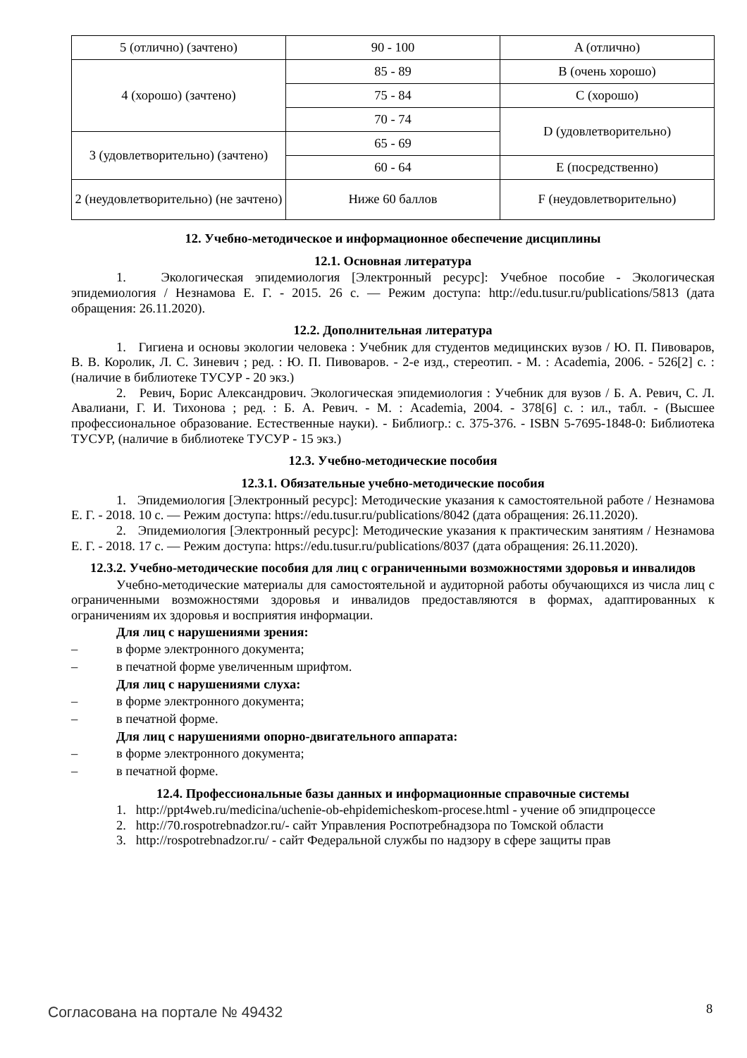| 5 (отлично) (зачтено) | 90 - 100 | A (отлично) |
| 4 (хорошо) (зачтено) | 85 - 89 | B (очень хорошо) |
| | 75 - 84 | C (хорошо) |
| | 70 - 74 | D (удовлетворительно) |
| 3 (удовлетворительно) (зачтено) | 65 - 69 | |
| | 60 - 64 | E (посредственно) |
| 2 (неудовлетворительно) (не зачтено) | Ниже 60 баллов | F (неудовлетворительно) |
12. Учебно-методическое и информационное обеспечение дисциплины
12.1. Основная литература
1. Экологическая эпидемиология [Электронный ресурс]: Учебное пособие - Экологическая эпидемиология / Незнамова Е. Г. - 2015. 26 с. — Режим доступа: http://edu.tusur.ru/publications/5813 (дата обращения: 26.11.2020).
12.2. Дополнительная литература
1. Гигиена и основы экологии человека : Учебник для студентов медицинских вузов / Ю. П. Пивоваров, В. В. Королик, Л. С. Зиневич ; ред. : Ю. П. Пивоваров. - 2-е изд., стереотип. - М. : Academia, 2006. - 526[2] с. : (наличие в библиотеке ТУСУР - 20 экз.)
2. Ревич, Борис Александрович. Экологическая эпидемиология : Учебник для вузов / Б. А. Ревич, С. Л. Авалиани, Г. И. Тихонова ; ред. : Б. А. Ревич. - М. : Academia, 2004. - 378[6] с. : ил., табл. - (Высшее профессиональное образование. Естественные науки). - Библиогр.: с. 375-376. - ISBN 5-7695-1848-0: Библиотека ТУСУР, (наличие в библиотеке ТУСУР - 15 экз.)
12.3. Учебно-методические пособия
12.3.1. Обязательные учебно-методические пособия
1. Эпидемиология [Электронный ресурс]: Методические указания к самостоятельной работе / Незнамова Е. Г. - 2018. 10 с. — Режим доступа: https://edu.tusur.ru/publications/8042 (дата обращения: 26.11.2020).
2. Эпидемиология [Электронный ресурс]: Методические указания к практическим занятиям / Незнамова Е. Г. - 2018. 17 с. — Режим доступа: https://edu.tusur.ru/publications/8037 (дата обращения: 26.11.2020).
12.3.2. Учебно-методические пособия для лиц с ограниченными возможностями здоровья и инвалидов
Учебно-методические материалы для самостоятельной и аудиторной работы обучающихся из числа лиц с ограниченными возможностями здоровья и инвалидов предоставляются в формах, адаптированных к ограничениям их здоровья и восприятия информации.
Для лиц с нарушениями зрения:
– в форме электронного документа;
– в печатной форме увеличенным шрифтом.
Для лиц с нарушениями слуха:
– в форме электронного документа;
– в печатной форме.
Для лиц с нарушениями опорно-двигательного аппарата:
– в форме электронного документа;
– в печатной форме.
12.4. Профессиональные базы данных и информационные справочные системы
1. http://ppt4web.ru/medicina/uchenie-ob-ehpidemicheskom-procese.html - учение об эпидпроцессе
2. http://70.rospotrebnadzor.ru/- сайт Управления Роспотребнадзора по Томской области
3. http://rospotrebnadzor.ru/ - сайт Федеральной службы по надзору в сфере защиты прав
Согласована на портале № 49432 8